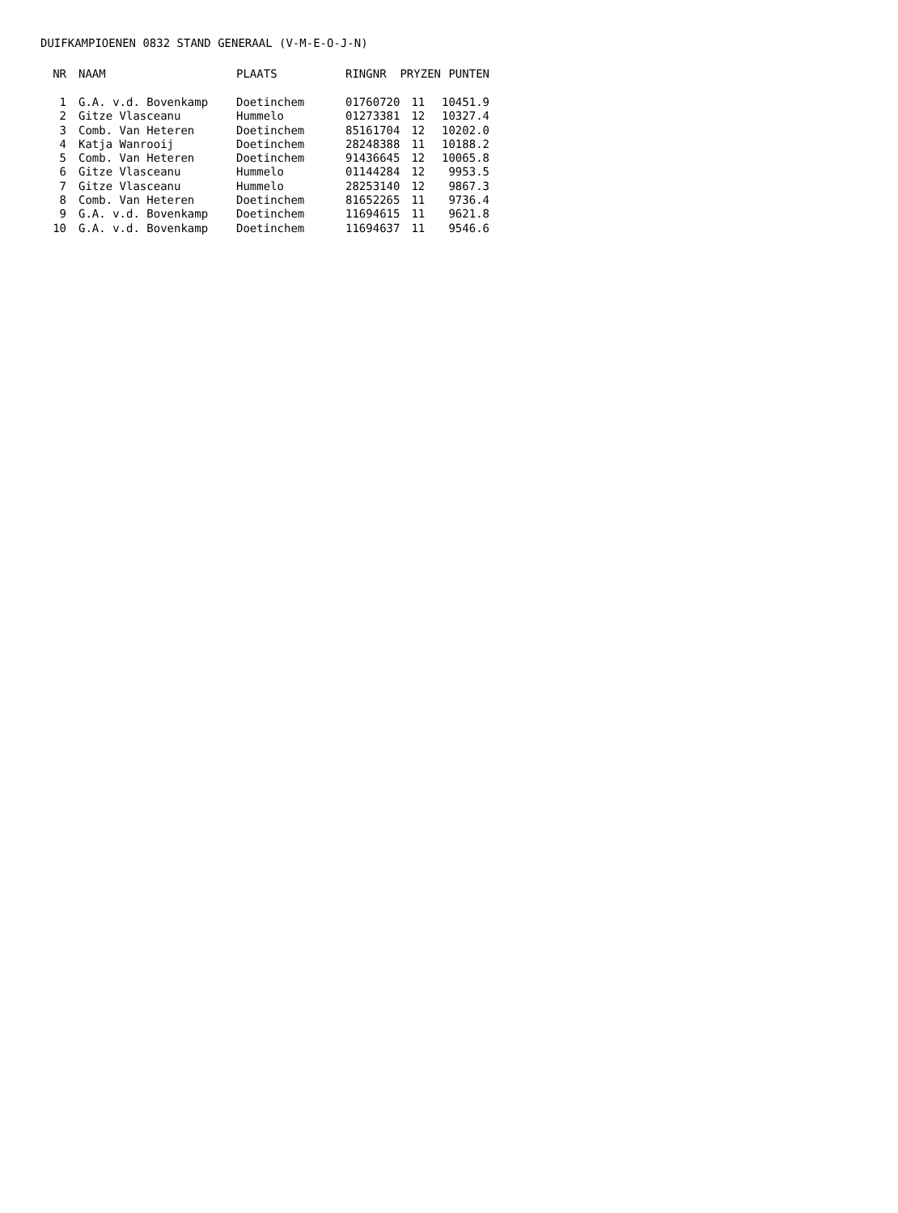DUIFKAMPIOENEN 0832 STAND GENERAAL (V-M-E-O-J-N)
| NR | NAAM | PLAATS | RINGNR | PRYZEN | PUNTEN |
| --- | --- | --- | --- | --- | --- |
| 1 | G.A. v.d. Bovenkamp | Doetinchem | 01760720 | 11 | 10451.9 |
| 2 | Gitze Vlasceanu | Hummelo | 01273381 | 12 | 10327.4 |
| 3 | Comb. Van Heteren | Doetinchem | 85161704 | 12 | 10202.0 |
| 4 | Katja Wanrooij | Doetinchem | 28248388 | 11 | 10188.2 |
| 5 | Comb. Van Heteren | Doetinchem | 91436645 | 12 | 10065.8 |
| 6 | Gitze Vlasceanu | Hummelo | 01144284 | 12 | 9953.5 |
| 7 | Gitze Vlasceanu | Hummelo | 28253140 | 12 | 9867.3 |
| 8 | Comb. Van Heteren | Doetinchem | 81652265 | 11 | 9736.4 |
| 9 | G.A. v.d. Bovenkamp | Doetinchem | 11694615 | 11 | 9621.8 |
| 10 | G.A. v.d. Bovenkamp | Doetinchem | 11694637 | 11 | 9546.6 |